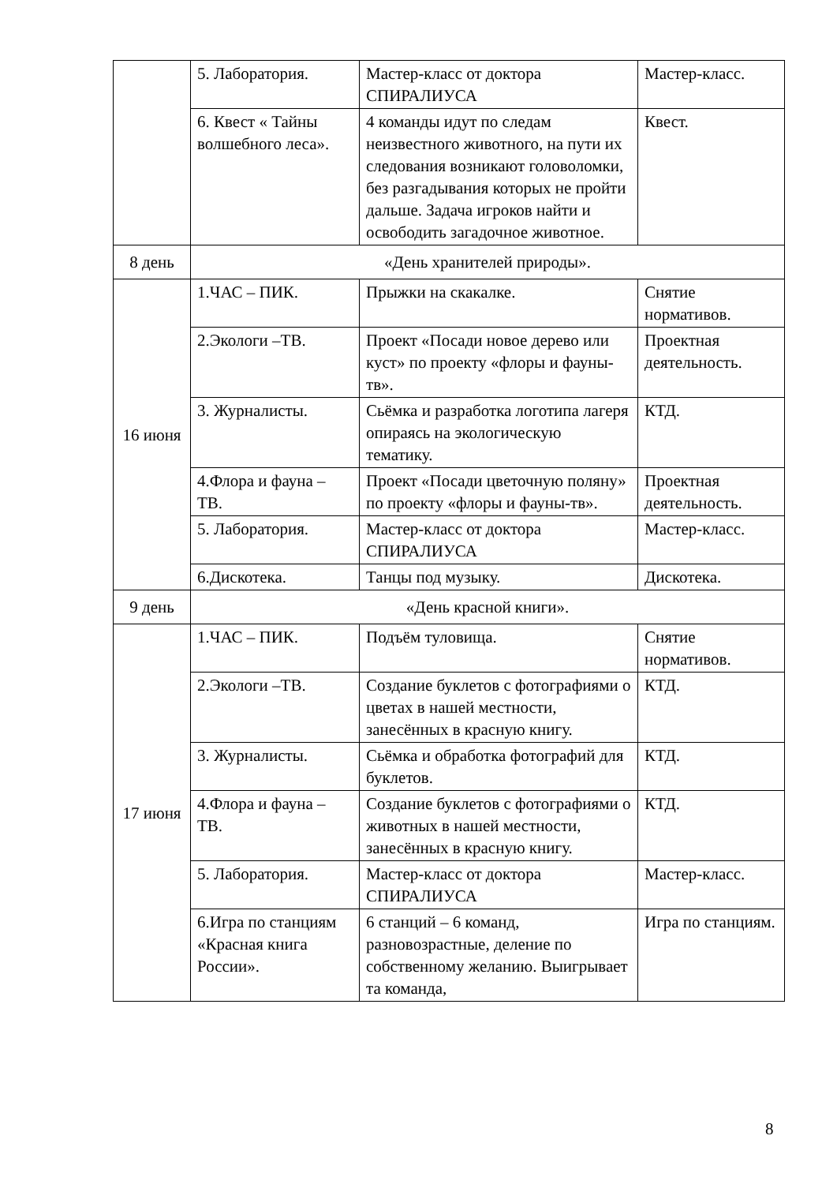| | 5. Лаборатория. | Мастер-класс от доктора СПИРАЛИУСА | Мастер-класс. |
| | 6. Квест « Тайны волшебного леса». | 4 команды идут по следам неизвестного животного, на пути их следования возникают головоломки, без разгадывания которых не пройти дальше. Задача игроков найти и освободить загадочное животное. | Квест. |
| 8 день | «День хранителей природы». | | |
| 16 июня | 1.ЧАС – ПИК. | Прыжки на скакалке. | Снятие нормативов. |
| | 2.Экологи –ТВ. | Проект «Посади новое дерево или куст» по проекту «флоры и фауны-тв». | Проектная деятельность. |
| | 3. Журналисты. | Сьёмка и разработка логотипа лагеря опираясь на экологическую тематику. | КТД. |
| | 4.Флора и фауна – ТВ. | Проект «Посади цветочную поляну» по проекту «флоры и фауны-тв». | Проектная деятельность. |
| | 5. Лаборатория. | Мастер-класс от доктора СПИРАЛИУСА | Мастер-класс. |
| | 6.Дискотека. | Танцы под музыку. | Дискотека. |
| 9 день | «День красной книги». | | |
| 17 июня | 1.ЧАС – ПИК. | Подъём туловища. | Снятие нормативов. |
| | 2.Экологи –ТВ. | Создание буклетов с фотографиями о цветах в нашей местности, занесённых в красную книгу. | КТД. |
| | 3. Журналисты. | Сьёмка и обработка фотографий для буклетов. | КТД. |
| | 4.Флора и фауна – ТВ. | Создание буклетов с фотографиями о животных в нашей местности, занесённых в красную книгу. | КТД. |
| | 5. Лаборатория. | Мастер-класс от доктора СПИРАЛИУСА | Мастер-класс. |
| | 6.Игра по станциям «Красная книга России». | 6 станций – 6 команд, разновозрастные, деление по собственному желанию. Выигрывает та команда, | Игра по станциям. |
8